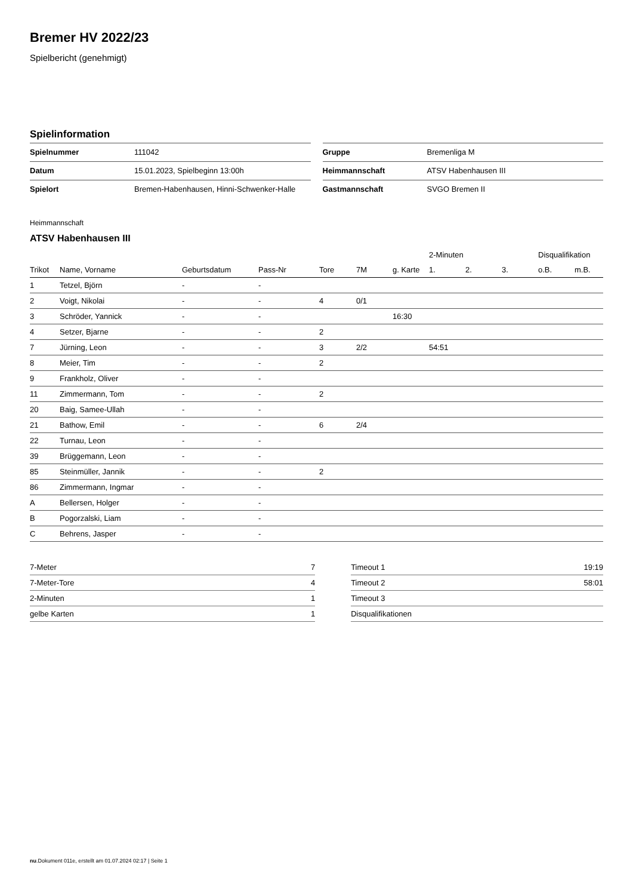Bremer HV 2022/23
Spielbericht (genehmigt)
Spielinformation
| Spielnummer | 111042 |
| Datum | 15.01.2023, Spielbeginn 13:00h |
| Spielort | Bremen-Habenhausen, Hinni-Schwenker-Halle |
| Gruppe | Bremenliga M |
| Heimmannschaft | ATSV Habenhausen III |
| Gastmannschaft | SVGO Bremen II |
Heimmannschaft
ATSV Habenhausen III
| | | | | | | | 2-Minuten | | | Disqualifikation | |
| --- | --- | --- | --- | --- | --- | --- | --- | --- | --- | --- | --- |
| Trikot | Name, Vorname | Geburtsdatum | Pass-Nr | Tore | 7M | g. Karte | 1. | 2. | 3. | o.B. | m.B. |
| 1 | Tetzel, Björn | - | - | | | | | | | | |
| 2 | Voigt, Nikolai | - | - | 4 | 0/1 | | | | | | |
| 3 | Schröder, Yannick | - | - | | | 16:30 | | | | | |
| 4 | Setzer, Bjarne | - | - | 2 | | | | | | | |
| 7 | Jürning, Leon | - | - | 3 | 2/2 | | 54:51 | | | | |
| 8 | Meier, Tim | - | - | 2 | | | | | | | |
| 9 | Frankholz, Oliver | - | - | | | | | | | | |
| 11 | Zimmermann, Tom | - | - | 2 | | | | | | | |
| 20 | Baig, Samee-Ullah | - | - | | | | | | | | |
| 21 | Bathow, Emil | - | - | 6 | 2/4 | | | | | | |
| 22 | Turnau, Leon | - | - | | | | | | | | |
| 39 | Brüggemann, Leon | - | - | | | | | | | | |
| 85 | Steinmüller, Jannik | - | - | 2 | | | | | | | |
| 86 | Zimmermann, Ingmar | - | - | | | | | | | | |
| A | Bellersen, Holger | - | - | | | | | | | | |
| B | Pogorzalski, Liam | - | - | | | | | | | | |
| C | Behrens, Jasper | - | - | | | | | | | | |
| 7-Meter | 7 |
| 7-Meter-Tore | 4 |
| 2-Minuten | 1 |
| gelbe Karten | 1 |
| Timeout 1 | 19:19 |
| Timeout 2 | 58:01 |
| Timeout 3 | |
| Disqualifikationen | |
nu.Dokument 011e, erstellt am 01.07.2024 02:17 | Seite 1